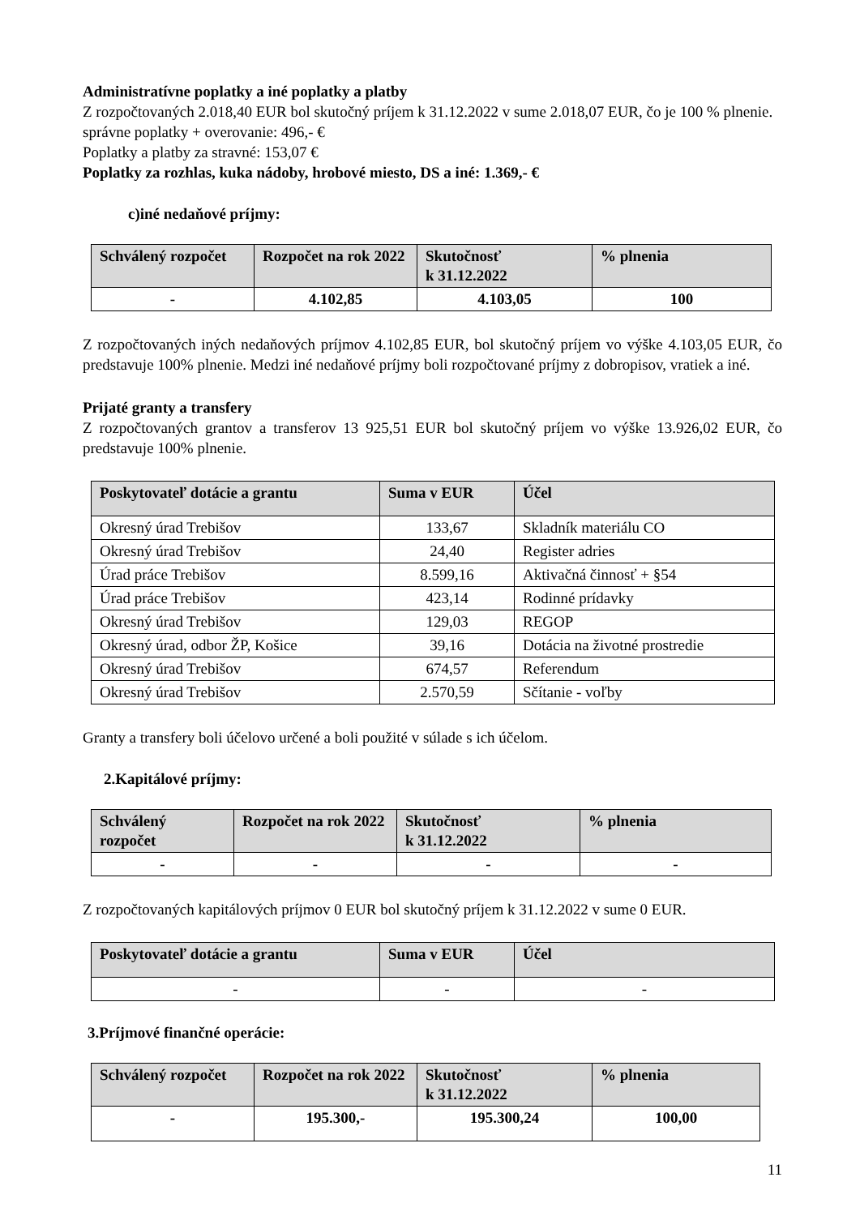Administratívne poplatky a iné poplatky a platby
Z rozpočtovaných 2.018,40 EUR bol skutočný príjem k 31.12.2022 v sume 2.018,07 EUR, čo je 100 % plnenie.
správne poplatky + overovanie: 496,- €
Poplatky a platby za stravné: 153,07 €
Poplatky za rozhlas, kuka nádoby, hrobové miesto, DS a iné: 1.369,- €
c)iné nedaňové príjmy:
| Schválený rozpočet | Rozpočet na rok 2022 | Skutočnosť k 31.12.2022 | % plnenia |
| --- | --- | --- | --- |
| - | 4.102,85 | 4.103,05 | 100 |
Z rozpočtovaných iných nedaňových príjmov 4.102,85 EUR, bol skutočný príjem vo výške 4.103,05 EUR, čo predstavuje 100% plnenie. Medzi iné nedaňové príjmy boli rozpočtované príjmy z dobropisov, vratiek a iné.
Prijaté granty a transfery
Z rozpočtovaných grantov a transferov 13 925,51 EUR bol skutočný príjem vo výške 13.926,02 EUR, čo predstavuje 100% plnenie.
| Poskytovateľ dotácie a grantu | Suma v EUR | Účel |
| --- | --- | --- |
| Okresný úrad Trebišov | 133,67 | Skladník materiálu CO |
| Okresný úrad Trebišov | 24,40 | Register adries |
| Úrad práce Trebišov | 8.599,16 | Aktivačná činnosť + §54 |
| Úrad práce Trebišov | 423,14 | Rodinné prídavky |
| Okresný úrad Trebišov | 129,03 | REGOP |
| Okresný úrad, odbor ŽP, Košice | 39,16 | Dotácia na životné prostredie |
| Okresný úrad Trebišov | 674,57 | Referendum |
| Okresný úrad Trebišov | 2.570,59 | Sčítanie - voľby |
Granty a transfery boli účelovo určené a boli použité v súlade s ich účelom.
2.Kapitálové príjmy:
| Schválený rozpočet | Rozpočet na rok 2022 | Skutočnosť k 31.12.2022 | % plnenia |
| --- | --- | --- | --- |
| - | - | - | - |
Z rozpočtovaných kapitálových príjmov 0 EUR bol skutočný príjem k 31.12.2022 v sume 0 EUR.
| Poskytovateľ dotácie a grantu | Suma v EUR | Účel |
| --- | --- | --- |
| - | - | - |
3.Príjmové finančné operácie:
| Schválený rozpočet | Rozpočet na rok 2022 | Skutočnosť k 31.12.2022 | % plnenia |
| --- | --- | --- | --- |
| - | 195.300,- | 195.300,24 | 100,00 |
11